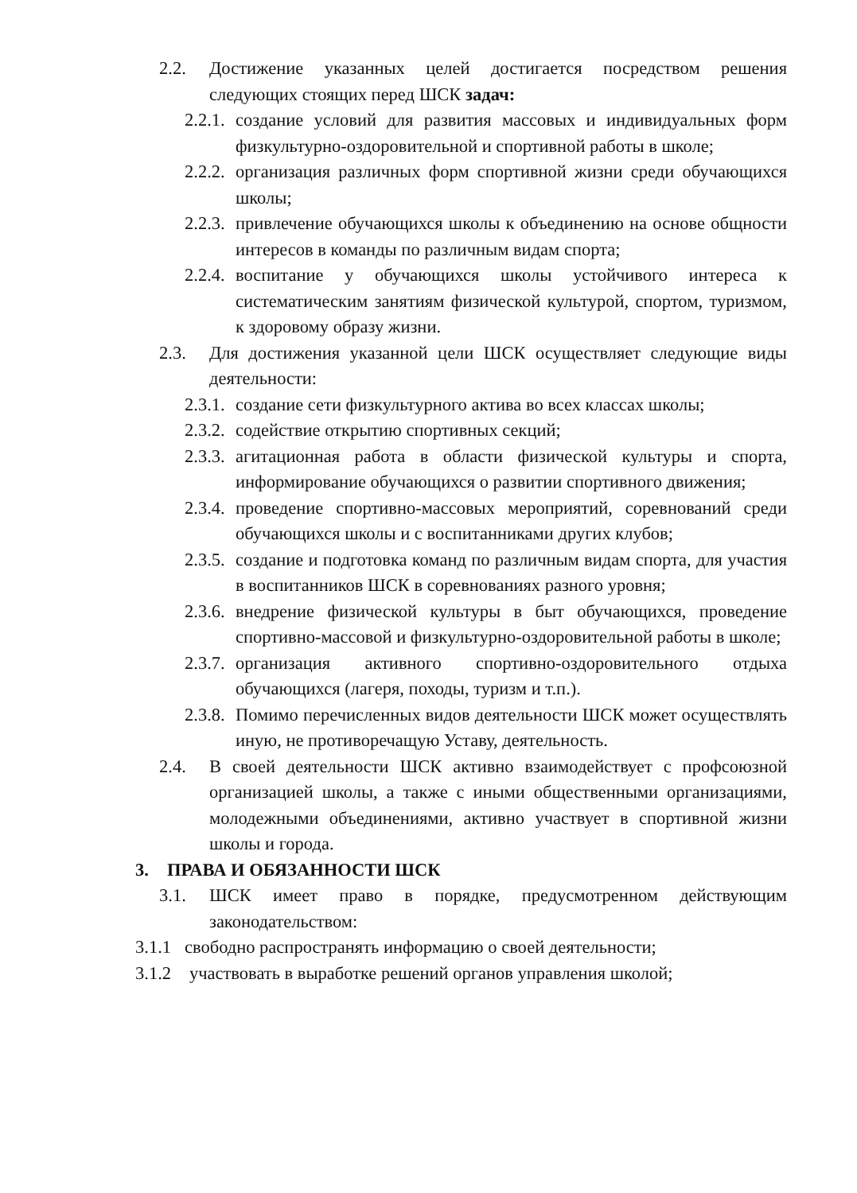2.2. Достижение указанных целей достигается посредством решения следующих стоящих перед ШСК задач:
2.2.1. создание условий для развития массовых и индивидуальных форм физкультурно-оздоровительной и спортивной работы в школе;
2.2.2. организация различных форм спортивной жизни среди обучающихся школы;
2.2.3. привлечение обучающихся школы к объединению на основе общности интересов в команды по различным видам спорта;
2.2.4. воспитание у обучающихся школы устойчивого интереса к систематическим занятиям физической культурой, спортом, туризмом, к здоровому образу жизни.
2.3. Для достижения указанной цели ШСК осуществляет следующие виды деятельности:
2.3.1. создание сети физкультурного актива во всех классах школы;
2.3.2. содействие открытию спортивных секций;
2.3.3. агитационная работа в области физической культуры и спорта, информирование обучающихся о развитии спортивного движения;
2.3.4. проведение спортивно-массовых мероприятий, соревнований среди обучающихся школы и с воспитанниками других клубов;
2.3.5. создание и подготовка команд по различным видам спорта, для участия в воспитанников ШСК в соревнованиях разного уровня;
2.3.6. внедрение физической культуры в быт обучающихся, проведение спортивно-массовой и физкультурно-оздоровительной работы в школе;
2.3.7. организация активного спортивно-оздоровительного отдыха обучающихся (лагеря, походы, туризм и т.п.).
2.3.8. Помимо перечисленных видов деятельности ШСК может осуществлять иную, не противоречащую Уставу, деятельность.
2.4. В своей деятельности ШСК активно взаимодействует с профсоюзной организацией школы, а также с иными общественными организациями, молодежными объединениями, активно участвует в спортивной жизни школы и города.
3. ПРАВА И ОБЯЗАННОСТИ ШСК
3.1. ШСК имеет право в порядке, предусмотренном действующим законодательством:
3.1.1 свободно распространять информацию о своей деятельности;
3.1.2 участвовать в выработке решений органов управления школой;